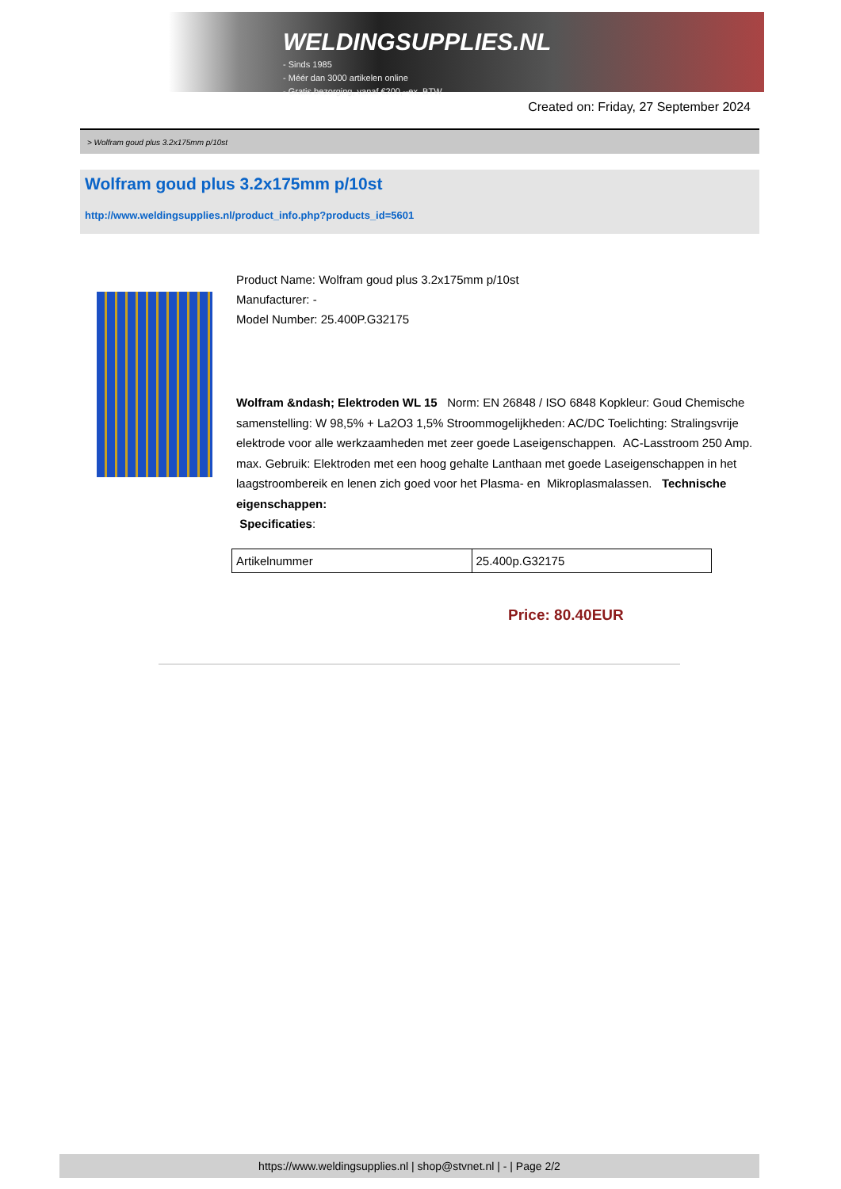WELDINGSUPPLIES.NL
- Sinds 1985
- Méér dan 3000 artikelen online
- Gratis bezorging, vanaf €200,--ex. BTW
Created on: Friday, 27 September 2024
> Wolfram goud plus 3.2x175mm p/10st
Wolfram goud plus 3.2x175mm p/10st
http://www.weldingsupplies.nl/product_info.php?products_id=5601
Product Name: Wolfram goud plus 3.2x175mm p/10st
Manufacturer: -
Model Number: 25.400P.G32175
Wolfram &ndash; Elektroden WL 15 Norm: EN 26848 / ISO 6848 Kopkleur: Goud Chemische samenstelling: W 98,5% + La2O3 1,5% Stroommogelijkheden: AC/DC Toelichting: Stralingsvrije elektrode voor alle werkzaamheden met zeer goede Laseigenschappen. AC-Lasstroom 250 Amp. max. Gebruik: Elektroden met een hoog gehalte Lanthaan met goede Laseigenschappen in het laagstroombereik en lenen zich goed voor het Plasma- en Mikroplasmalassen. Technische eigenschappen:
Specificaties:
| Artikelnummer | 25.400p.G32175 |
Price: 80.40EUR
https://www.weldingsupplies.nl | shop@stvnet.nl | - | Page 2/2